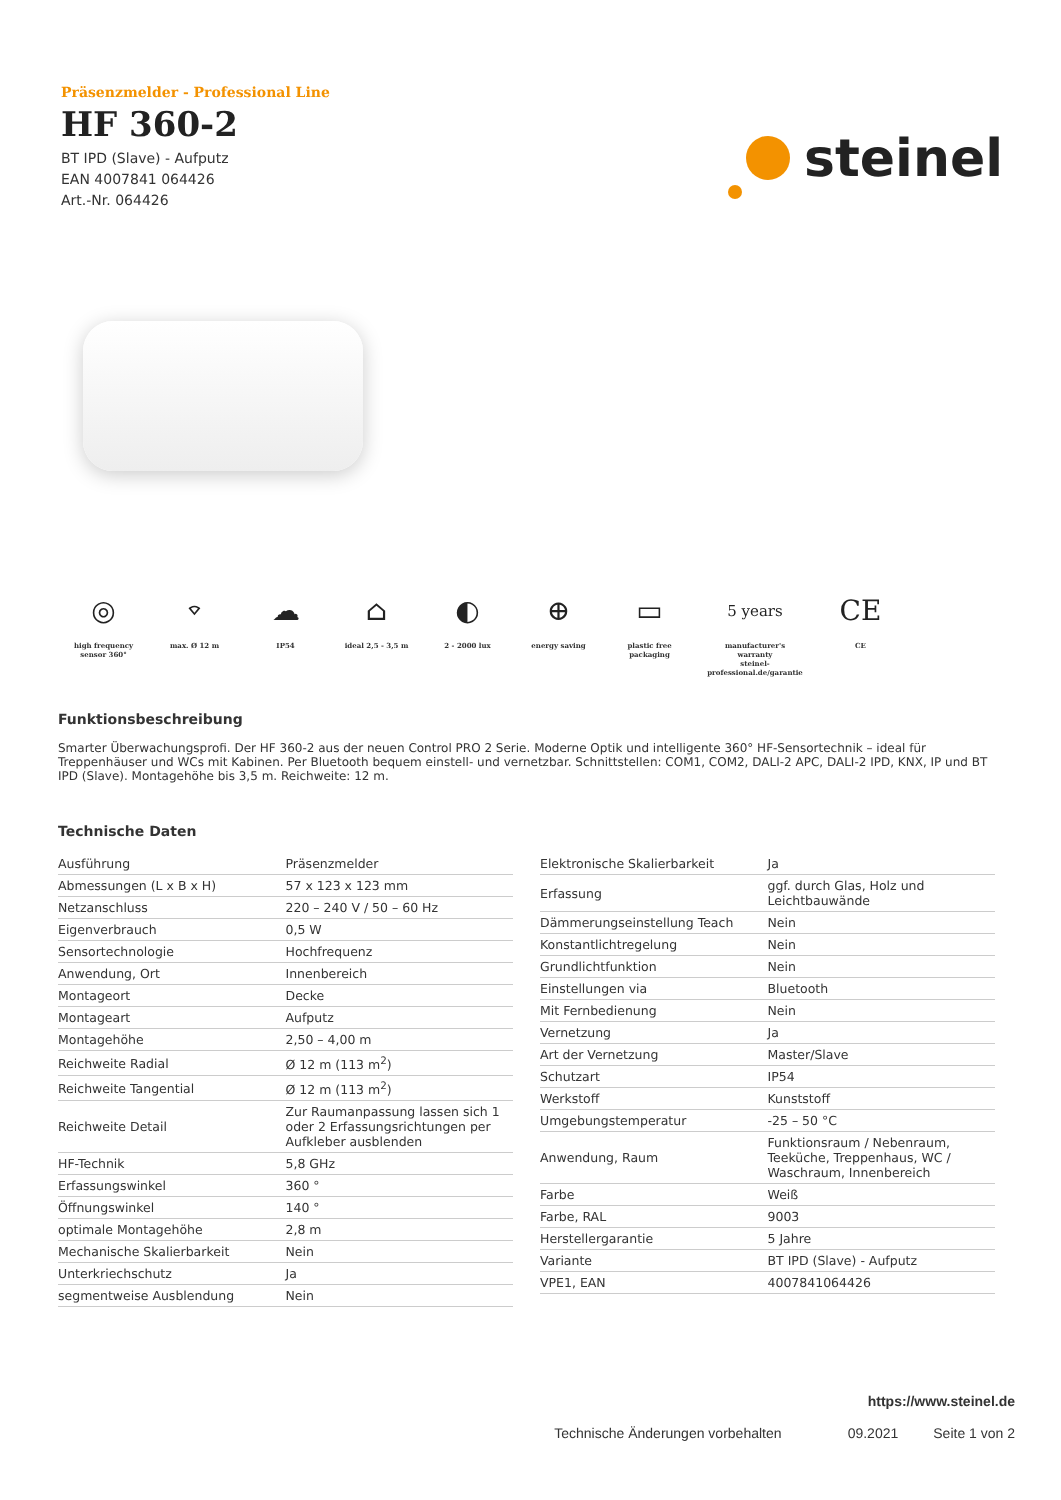Präsenzmelder - Professional Line
HF 360-2
BT IPD (Slave) - Aufputz
EAN 4007841 064426
Art.-Nr. 064426
steinel
◎
high frequency
sensor 360°
⌔
max. Ø 12 m
☁
IP54
⌂
ideal 2,5 - 3,5 m
◐
2 - 2000 lux
⊕
energy saving
▭
plastic free
packaging
5 years
manufacturer's
warranty
steinel-professional.de/garantie
CE
CE
Funktionsbeschreibung
Smarter Überwachungsprofi. Der HF 360-2 aus der neuen Control PRO 2 Serie. Moderne Optik und intelligente 360° HF-Sensortechnik – ideal für Treppenhäuser und WCs mit Kabinen. Per Bluetooth bequem einstell- und vernetzbar. Schnittstellen: COM1, COM2, DALI-2 APC, DALI-2 IPD, KNX, IP und BT IPD (Slave). Montagehöhe bis 3,5 m. Reichweite: 12 m.
Technische Daten
| Ausführung | Präsenzmelder |
| Abmessungen (L x B x H) | 57 x 123 x 123 mm |
| Netzanschluss | 220 – 240 V / 50 – 60 Hz |
| Eigenverbrauch | 0,5 W |
| Sensortechnologie | Hochfrequenz |
| Anwendung, Ort | Innenbereich |
| Montageort | Decke |
| Montageart | Aufputz |
| Montagehöhe | 2,50 – 4,00 m |
| Reichweite Radial | Ø 12 m (113 m<sup>2</sup>) |
| Reichweite Tangential | Ø 12 m (113 m<sup>2</sup>) |
| Reichweite Detail | Zur Raumanpassung lassen sich 1 oder 2 Erfassungsrichtungen per Aufkleber ausblenden |
| HF-Technik | 5,8 GHz |
| Erfassungswinkel | 360 ° |
| Öffnungswinkel | 140 ° |
| optimale Montagehöhe | 2,8 m |
| Mechanische Skalierbarkeit | Nein |
| Unterkriechschutz | Ja |
| segmentweise Ausblendung | Nein |
| Elektronische Skalierbarkeit | Ja |
| Erfassung | ggf. durch Glas, Holz und Leichtbauwände |
| Dämmerungseinstellung Teach | Nein |
| Konstantlichtregelung | Nein |
| Grundlichtfunktion | Nein |
| Einstellungen via | Bluetooth |
| Mit Fernbedienung | Nein |
| Vernetzung | Ja |
| Art der Vernetzung | Master/Slave |
| Schutzart | IP54 |
| Werkstoff | Kunststoff |
| Umgebungstemperatur | -25 – 50 °C |
| Anwendung, Raum | Funktionsraum / Nebenraum, Teeküche, Treppenhaus, WC / Waschraum, Innenbereich |
| Farbe | Weiß |
| Farbe, RAL | 9003 |
| Herstellergarantie | 5 Jahre |
| Variante | BT IPD (Slave) - Aufputz |
| VPE1, EAN | 4007841064426 |
https://www.steinel.de
Technische Änderungen vorbehalten 09.2021 Seite 1 von 2